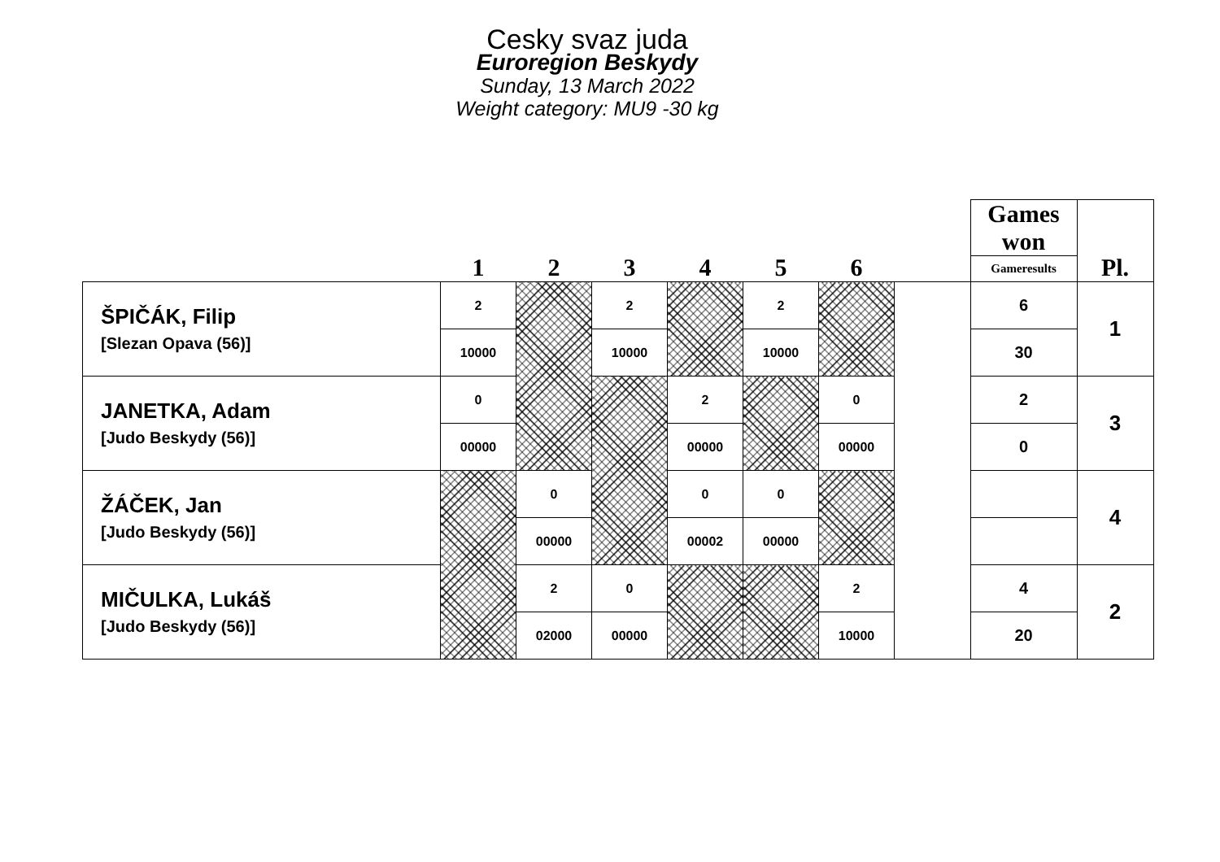Cesky svaz juda
Euroregion Beskydy
Sunday, 13 March 2022
Weight category: MU9 -30 kg
| | 1 | 2 | 3 | 4 | 5 | 6 | | Games won | Pl. |
| --- | --- | --- | --- | --- | --- | --- | --- | --- | --- |
| | | | | | | | | Gameresults | |
| ŠPIČÁK, Filip [Slezan Opava (56)] | 2 | | 2 | | 2 | | | 6 | 1 |
| | 10000 | | 10000 | | 10000 | | | 30 | |
| JANETKA, Adam [Judo Beskydy (56)] | 0 | | | 2 | | 0 | | 2 | 3 |
| | 00000 | | | 00000 | | 00000 | | 0 | |
| ŽÁČEK, Jan [Judo Beskydy (56)] | | 0 | | 0 | 0 | | | | 4 |
| | | 00000 | | 00002 | 00000 | | | | |
| MIČULKA, Lukáš [Judo Beskydy (56)] | | 2 | 0 | | | 2 | | 4 | 2 |
| | | 02000 | 00000 | | | 10000 | | 20 | |